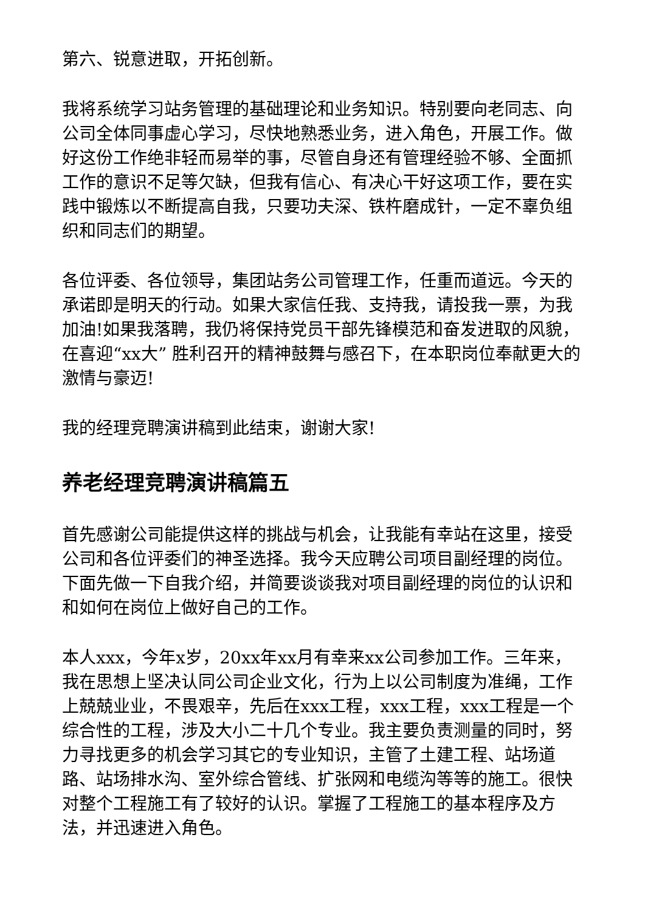第六、锐意进取，开拓创新。
我将系统学习站务管理的基础理论和业务知识。特别要向老同志、向公司全体同事虚心学习，尽快地熟悉业务，进入角色，开展工作。做好这份工作绝非轻而易举的事，尽管自身还有管理经验不够、全面抓工作的意识不足等欠缺，但我有信心、有决心干好这项工作，要在实践中锻炼以不断提高自我，只要功夫深、铁杵磨成针，一定不辜负组织和同志们的期望。
各位评委、各位领导，集团站务公司管理工作，任重而道远。今天的承诺即是明天的行动。如果大家信任我、支持我，请投我一票，为我加油!如果我落聘，我仍将保持党员干部先锋模范和奋发进取的风貌，在喜迎“xx大” 胜利召开的精神鼓舞与感召下，在本职岗位奉献更大的激情与豪迈!
我的经理竞聘演讲稿到此结束，谢谢大家!
养老经理竞聘演讲稿篇五
首先感谢公司能提供这样的挑战与机会，让我能有幸站在这里，接受公司和各位评委们的神圣选择。我今天应聘公司项目副经理的岗位。下面先做一下自我介绍，并简要谈谈我对项目副经理的岗位的认识和和如何在岗位上做好自己的工作。
本人xxx，今年x岁，20xx年xx月有幸来xx公司参加工作。三年来，我在思想上坚决认同公司企业文化，行为上以公司制度为准绳，工作上兢兢业业，不畏艰辛，先后在xxx工程，xxx工程，xxx工程是一个综合性的工程，涉及大小二十几个专业。我主要负责测量的同时，努力寻找更多的机会学习其它的专业知识，主管了土建工程、站场道路、站场排水沟、室外综合管线、扩张网和电缆沟等等的施工。很快对整个工程施工有了较好的认识。掌握了工程施工的基本程序及方法，并迅速进入角色。